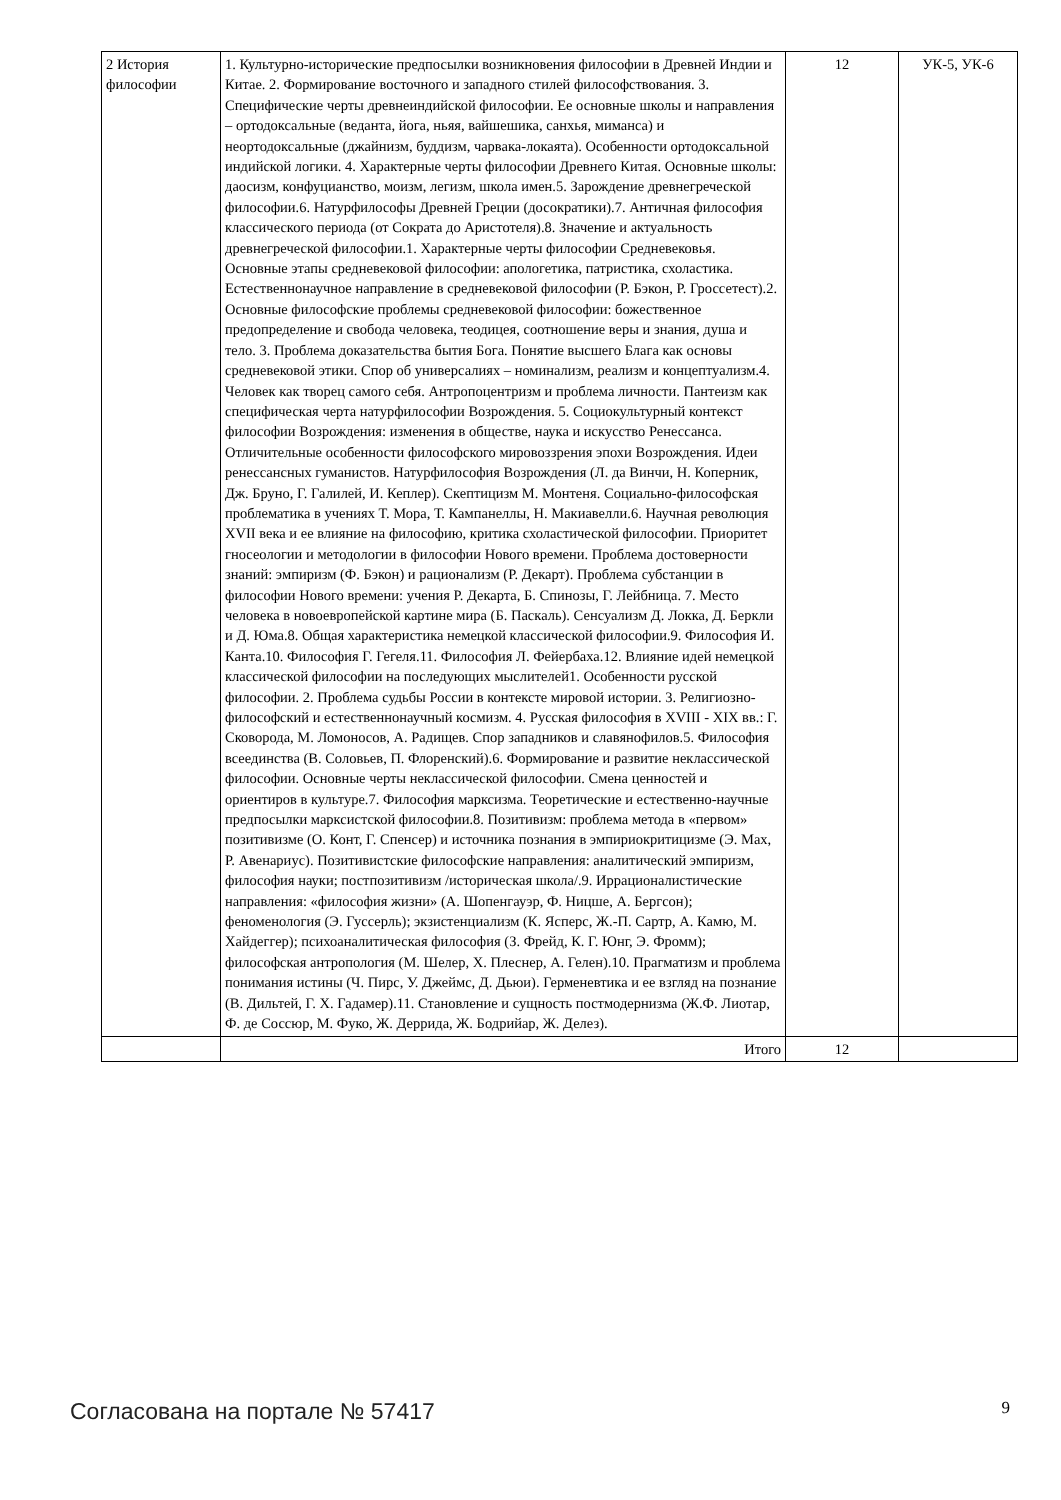| 2 История философии | 1. Культурно-исторические предпосылки возникновения философии в Древней Индии и Китае. 2. Формирование восточного и западного стилей философствования. 3. Специфические черты древнеиндийской философии. Ее основные школы и направления – ортодоксальные (веданта, йога, ньяя, вайшешика, санхья, миманса) и неортодоксальные (джайнизм, буддизм, чарвака-локаята). Особенности ортодоксальной индийской логики. 4. Характерные черты философии Древнего Китая. Основные школы: даосизм, конфуцианство, моизм, легизм, школа имен.5. Зарождение древнегреческой философии.6. Натурфилософы Древней Греции (досократики).7. Античная философия классического периода (от Сократа до Аристотеля).8. Значение и актуальность древнегреческой философии.1. Характерные черты философии Средневековья. Основные этапы средневековой философии: апологетика, патристика, схоластика. Естественнонаучное направление в средневековой философии (Р. Бэкон, Р. Гроссетест).2. Основные философские проблемы средневековой философии: божественное предопределение и свобода человека, теодицея, соотношение веры и знания, душа и тело. 3. Проблема доказательства бытия Бога. Понятие высшего Блага как основы средневековой этики. Спор об универсалиях – номинализм, реализм и концептуализм.4. Человек как творец самого себя. Антропоцентризм и проблема личности. Пантеизм как специфическая черта натурфилософии Возрождения. 5. Социокультурный контекст философии Возрождения: изменения в обществе, наука и искусство Ренессанса. Отличительные особенности философского мировоззрения эпохи Возрождения. Идеи ренессансных гуманистов. Натурфилософия Возрождения (Л. да Винчи, Н. Коперник, Дж. Бруно, Г. Галилей, И. Кеплер). Скептицизм М. Монтеня. Социально-философская проблематика в учениях Т. Мора, Т. Кампанеллы, Н. Макиавелли.6. Научная революция XVII века и ее влияние на философию, критика схоластической философии. Приоритет гносеологии и методологии в философии Нового времени. Проблема достоверности знаний: эмпиризм (Ф. Бэкон) и рационализм (Р. Декарт). Проблема субстанции в философии Нового времени: учения Р. Декарта, Б. Спинозы, Г. Лейбница. 7. Место человека в новоевропейской картине мира (Б. Паскаль). Сенсуализм Д. Локка, Д. Беркли и Д. Юма.8. Общая характеристика немецкой классической философии.9. Философия И. Канта.10. Философия Г. Гегеля.11. Философия Л. Фейербаха.12. Влияние идей немецкой классической философии на последующих мыслителей1. Особенности русской философии. 2. Проблема судьбы России в контексте мировой истории. 3. Религиозно-философский и естественнонаучный космизм. 4. Русская философия в XVIII - XIX вв.: Г. Сковорода, М. Ломоносов, А. Радищев. Спор западников и славянофилов.5. Философия всеединства (В. Соловьев, П. Флоренский).6. Формирование и развитие неклассической философии. Основные черты неклассической философии. Смена ценностей и ориентиров в культуре.7. Философия марксизма. Теоретические и естественно-научные предпосылки марксистской философии.8. Позитивизм: проблема метода в «первом» позитивизме (О. Конт, Г. Спенсер) и источника познания в эмпириокритицизме (Э. Мах, Р. Авенариус). Позитивистские философские направления: аналитический эмпиризм, философия науки; постпозитивизм /историческая школа/.9. Иррационалистические направления: «философия жизни» (А. Шопенгауэр, Ф. Ницше, А. Бергсон); феноменология (Э. Гуссерль); экзистенциализм (К. Ясперс, Ж.-П. Сартр, А. Камю, М. Хайдеггер); психоаналитическая философия (З. Фрейд, К. Г. Юнг, Э. Фромм); философская антропология (М. Шелер, Х. Плеснер, А. Гелен).10. Прагматизм и проблема понимания истины (Ч. Пирс, У. Джеймс, Д. Дьюи). Герменевтика и ее взгляд на познание (В. Дильтей, Г. Х. Гадамер).11. Становление и сущность постмодернизма (Ж.Ф. Лиотар, Ф. де Соссюр, М. Фуко, Ж. Деррида, Ж. Бодрийар, Ж. Делез). | 12 | УК-5, УК-6 |
| | Итого | 12 | |
Согласована на портале № 57417 9